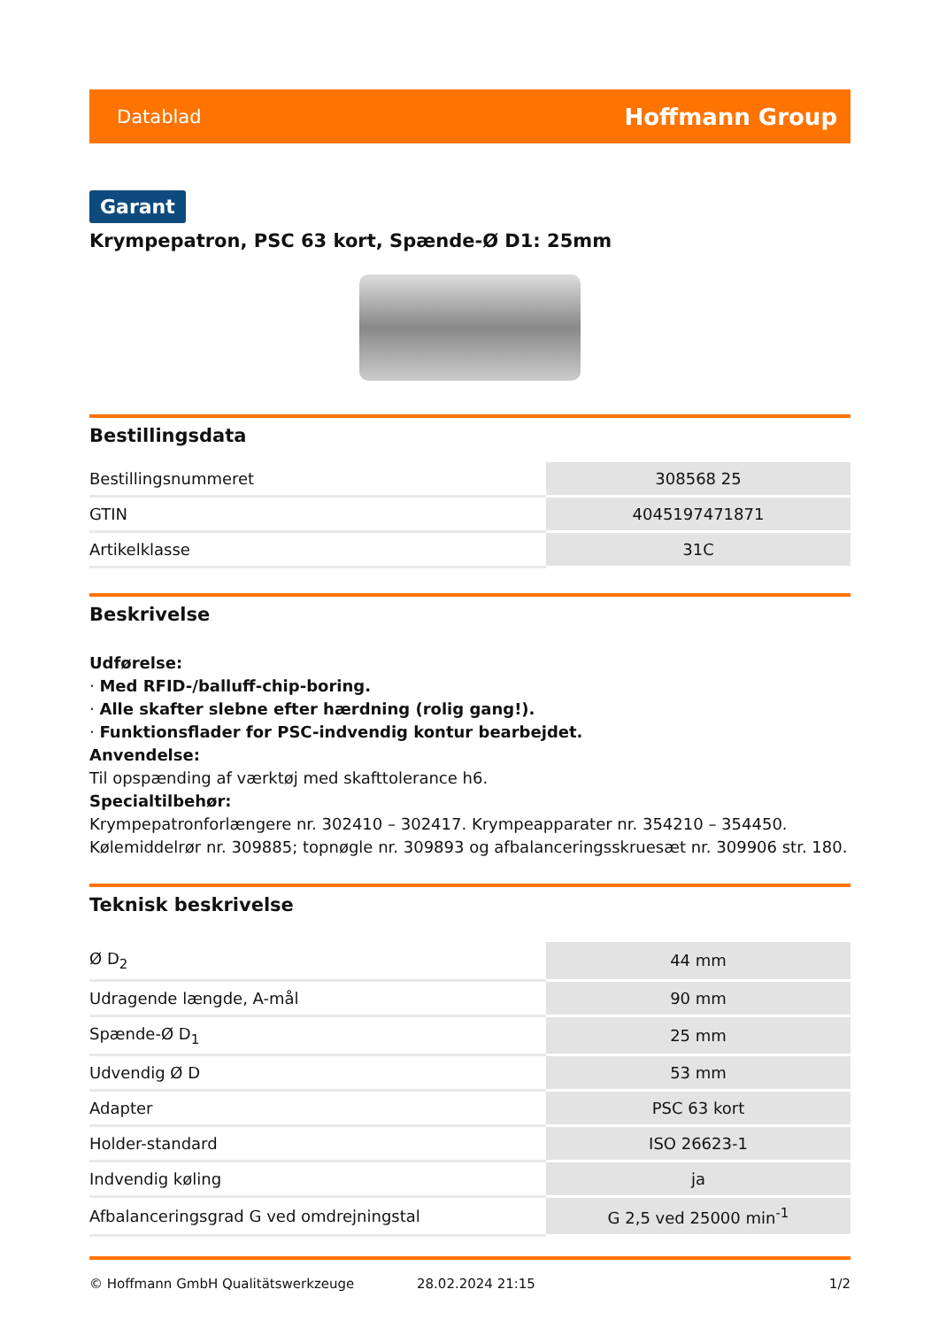Datablad Hoffmann Group
Garant
Krympepatron, PSC 63 kort, Spænde-Ø D1: 25mm
Bestillingsdata
| Bestillingsnummeret | 308568 25 |
| GTIN | 4045197471871 |
| Artikelklasse | 31C |
Beskrivelse
Udførelse:
· Med RFID-/balluff-chip-boring.
· Alle skafter slebne efter hærdning (rolig gang!).
· Funktionsflader for PSC-indvendig kontur bearbejdet.
Anvendelse:
Til opspænding af værktøj med skafttolerance h6.
Specialtilbehør:
Krympepatronforlængere nr. 302410 – 302417. Krympeapparater nr. 354210 – 354450. Kølemiddelrør nr. 309885; topnøgle nr. 309893 og afbalanceringsskruesæt nr. 309906 str. 180.
Teknisk beskrivelse
| Ø D<sub>2</sub> | 44 mm |
| Udragende længde, A-mål | 90 mm |
| Spænde-Ø D<sub>1</sub> | 25 mm |
| Udvendig Ø D | 53 mm |
| Adapter | PSC 63 kort |
| Holder-standard | ISO 26623-1 |
| Indvendig køling | ja |
| Afbalanceringsgrad G ved omdrejningstal | G 2,5 ved 25000 min<sup>-1</sup> |
© Hoffmann GmbH Qualitätswerkzeuge 28.02.2024 21:15 1/2